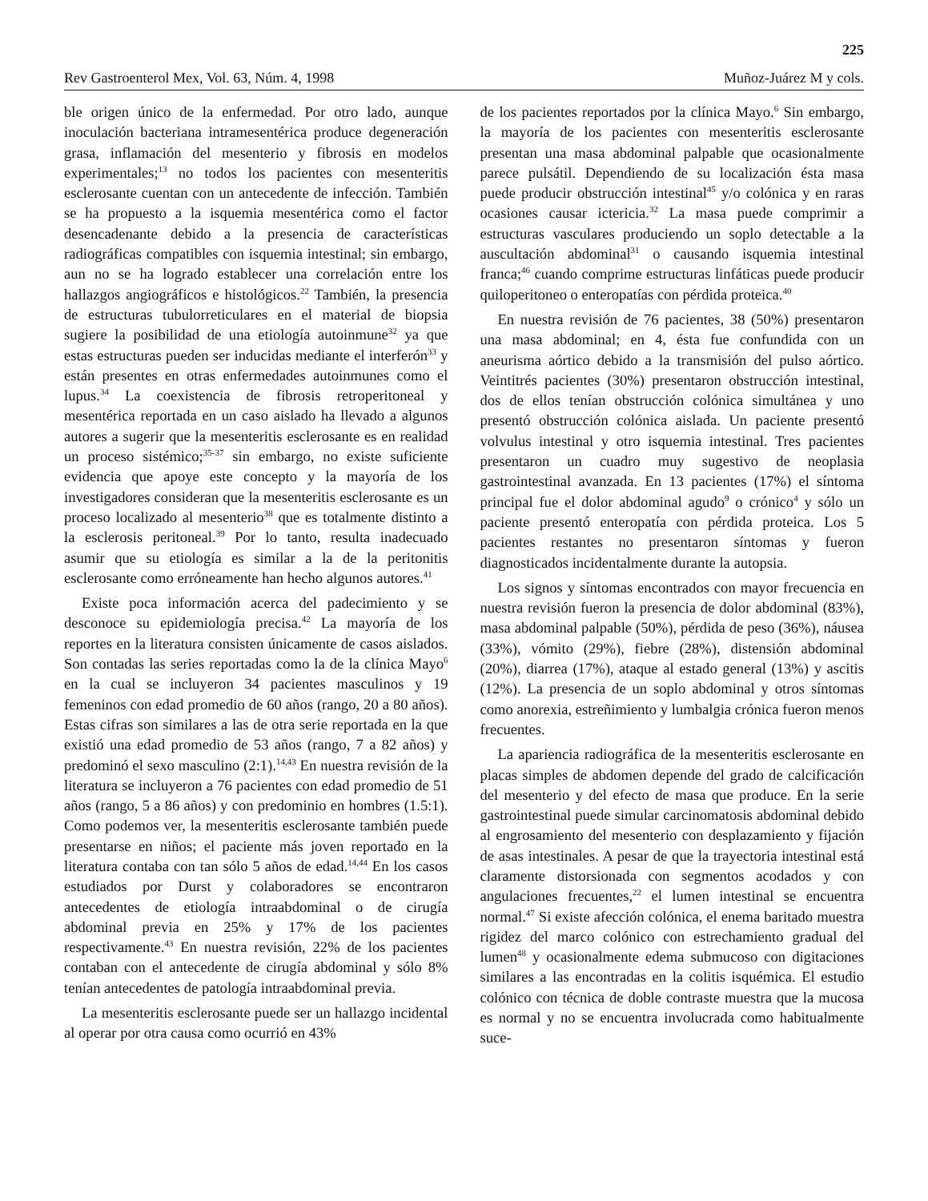225
Rev Gastroenterol Mex, Vol. 63, Núm. 4, 1998 Muñoz-Juárez M y cols.
ble origen único de la enfermedad. Por otro lado, aunque inoculación bacteriana intramesentérica produce degeneración grasa, inflamación del mesenterio y fibrosis en modelos experimentales;<sup>13</sup> no todos los pacientes con mesenteritis esclerosante cuentan con un antecedente de infección. También se ha propuesto a la isquemia mesentérica como el factor desencadenante debido a la presencia de características radiográficas compatibles con isquemia intestinal; sin embargo, aun no se ha logrado establecer una correlación entre los hallazgos angiográficos e histológicos.<sup>22</sup> También, la presencia de estructuras tubulorreticulares en el material de biopsia sugiere la posibilidad de una etiología autoinmune<sup>32</sup> ya que estas estructuras pueden ser inducidas mediante el interferón<sup>33</sup> y están presentes en otras enfermedades autoinmunes como el lupus.<sup>34</sup> La coexistencia de fibrosis retroperitoneal y mesentérica reportada en un caso aislado ha llevado a algunos autores a sugerir que la mesenteritis esclerosante es en realidad un proceso sistémico;<sup>35-37</sup> sin embargo, no existe suficiente evidencia que apoye este concepto y la mayoría de los investigadores consideran que la mesenteritis esclerosante es un proceso localizado al mesenterio<sup>38</sup> que es totalmente distinto a la esclerosis peritoneal.<sup>39</sup> Por lo tanto, resulta inadecuado asumir que su etiología es similar a la de la peritonitis esclerosante como erróneamente han hecho algunos autores.<sup>41</sup>
Existe poca información acerca del padecimiento y se desconoce su epidemiología precisa.<sup>42</sup> La mayoría de los reportes en la literatura consisten únicamente de casos aislados. Son contadas las series reportadas como la de la clínica Mayo<sup>6</sup> en la cual se incluyeron 34 pacientes masculinos y 19 femeninos con edad promedio de 60 años (rango, 20 a 80 años). Estas cifras son similares a las de otra serie reportada en la que existió una edad promedio de 53 años (rango, 7 a 82 años) y predominó el sexo masculino (2:1).<sup>14,43</sup> En nuestra revisión de la literatura se incluyeron a 76 pacientes con edad promedio de 51 años (rango, 5 a 86 años) y con predominio en hombres (1.5:1). Como podemos ver, la mesenteritis esclerosante también puede presentarse en niños; el paciente más joven reportado en la literatura contaba con tan sólo 5 años de edad.<sup>14,44</sup> En los casos estudiados por Durst y colaboradores se encontraron antecedentes de etiología intraabdominal o de cirugía abdominal previa en 25% y 17% de los pacientes respectivamente.<sup>43</sup> En nuestra revisión, 22% de los pacientes contaban con el antecedente de cirugía abdominal y sólo 8% tenían antecedentes de patología intraabdominal previa.
La mesenteritis esclerosante puede ser un hallazgo incidental al operar por otra causa como ocurrió en 43%
de los pacientes reportados por la clínica Mayo.<sup>6</sup> Sin embargo, la mayoría de los pacientes con mesenteritis esclerosante presentan una masa abdominal palpable que ocasionalmente parece pulsátil. Dependiendo de su localización ésta masa puede producir obstrucción intestinal<sup>45</sup> y/o colónica y en raras ocasiones causar ictericia.<sup>32</sup> La masa puede comprimir a estructuras vasculares produciendo un soplo detectable a la auscultación abdominal<sup>31</sup> o causando isquemia intestinal franca;<sup>46</sup> cuando comprime estructuras linfáticas puede producir quiloperitoneo o enteropatías con pérdida proteica.<sup>40</sup>
En nuestra revisión de 76 pacientes, 38 (50%) presentaron una masa abdominal; en 4, ésta fue confundida con un aneurisma aórtico debido a la transmisión del pulso aórtico. Veintitrés pacientes (30%) presentaron obstrucción intestinal, dos de ellos tenían obstrucción colónica simultánea y uno presentó obstrucción colónica aislada. Un paciente presentó volvulus intestinal y otro isquemia intestinal. Tres pacientes presentaron un cuadro muy sugestivo de neoplasia gastrointestinal avanzada. En 13 pacientes (17%) el síntoma principal fue el dolor abdominal agudo<sup>9</sup> o crónico<sup>4</sup> y sólo un paciente presentó enteropatía con pérdida proteica. Los 5 pacientes restantes no presentaron síntomas y fueron diagnosticados incidentalmente durante la autopsia.
Los signos y síntomas encontrados con mayor frecuencia en nuestra revisión fueron la presencia de dolor abdominal (83%), masa abdominal palpable (50%), pérdida de peso (36%), náusea (33%), vómito (29%), fiebre (28%), distensión abdominal (20%), diarrea (17%), ataque al estado general (13%) y ascitis (12%). La presencia de un soplo abdominal y otros síntomas como anorexia, estreñimiento y lumbalgia crónica fueron menos frecuentes.
La apariencia radiográfica de la mesenteritis esclerosante en placas simples de abdomen depende del grado de calcificación del mesenterio y del efecto de masa que produce. En la serie gastrointestinal puede simular carcinomatosis abdominal debido al engrosamiento del mesenterio con desplazamiento y fijación de asas intestinales. A pesar de que la trayectoria intestinal está claramente distorsionada con segmentos acodados y con angulaciones frecuentes,<sup>22</sup> el lumen intestinal se encuentra normal.<sup>47</sup> Si existe afección colónica, el enema baritado muestra rigidez del marco colónico con estrechamiento gradual del lumen<sup>48</sup> y ocasionalmente edema submucoso con digitaciones similares a las encontradas en la colitis isquémica. El estudio colónico con técnica de doble contraste muestra que la mucosa es normal y no se encuentra involucrada como habitualmente suce-